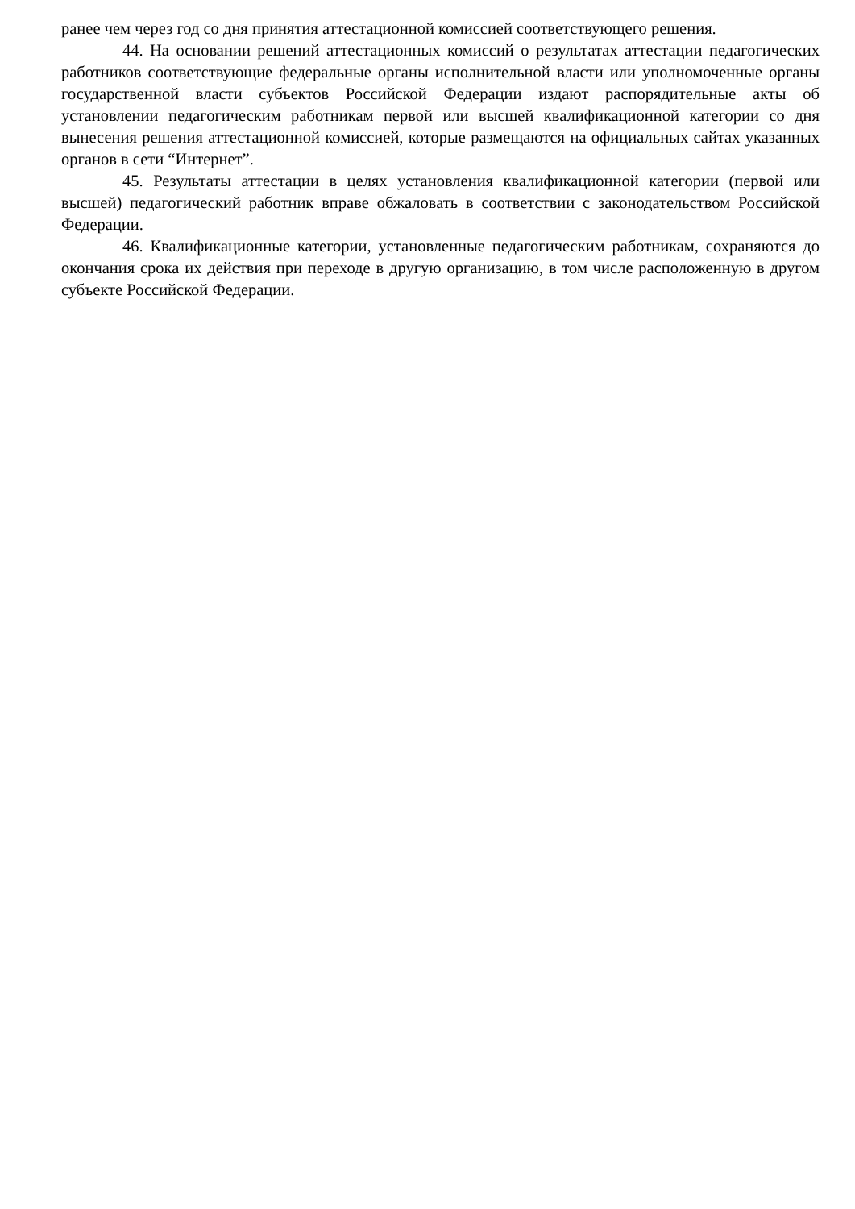ранее чем через год со дня принятия аттестационной комиссией соответствующего решения.
44. На основании решений аттестационных комиссий о результатах аттестации педагогических работников соответствующие федеральные органы исполнительной власти или уполномоченные органы государственной власти субъектов Российской Федерации издают распорядительные акты об установлении педагогическим работникам первой или высшей квалификационной категории со дня вынесения решения аттестационной комиссией, которые размещаются на официальных сайтах указанных органов в сети “Интернет”.
45. Результаты аттестации в целях установления квалификационной категории (первой или высшей) педагогический работник вправе обжаловать в соответствии с законодательством Российской Федерации.
46. Квалификационные категории, установленные педагогическим работникам, сохраняются до окончания срока их действия при переходе в другую организацию, в том числе расположенную в другом субъекте Российской Федерации.